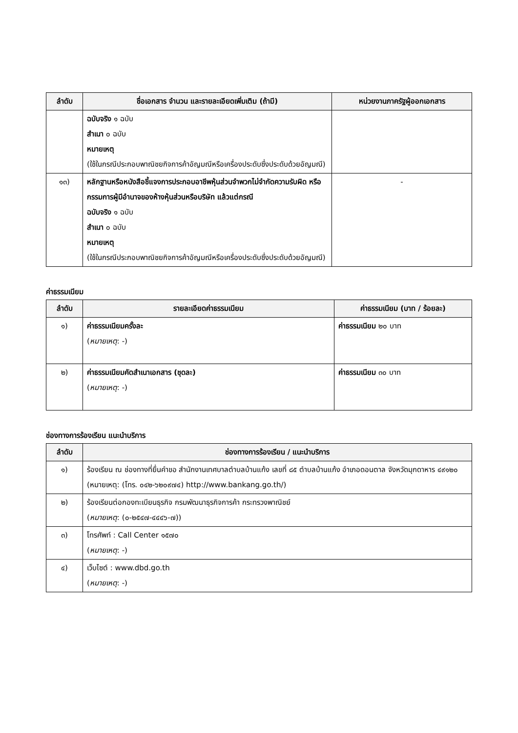| ลำดับ | ชื่อเอกสาร จำนวน และรายละเอียดเพิ่มเติม (ถ้ามี) | หน่วยงานภาครัฐผู้ออกเอกสาร |
| --- | --- | --- |
| | ฉบับจริง ๑ ฉบับ สำเนา ๐ ฉบับ หมายเหตุ (ใช้ในกรณีประกอบพาณิชยกิจการค้าอัญมณีหรือเครื่องประดับซึ่งประดับด้วยอัญมณี) | |
| ๑๓) | หลักฐานหรือหนังสือชี้แจงการประกอบอาชีพหุ้นส่วนจำพวกไม่จำกัดความรับผิด หรือกรรมการผู้มีอำนาจของห้างหุ้นส่วนหรือบริษัท แล้วแต่กรณี ฉบับจริง ๑ ฉบับ สำเนา ๐ ฉบับ หมายเหตุ (ใช้ในกรณีประกอบพาณิชยกิจการค้าอัญมณีหรือเครื่องประดับซึ่งประดับด้วยอัญมณี) | - |
ค่าธรรมเนียม
| ลำดับ | รายละเอียดค่าธรรมเนียม | ค่าธรรมเนียม (บาท / ร้อยละ) |
| --- | --- | --- |
| ๑) | ค่าธรรมเนียมครั้งละ ( หมายเหตุ : -) | ค่าธรรมเนียม ๒๐ บาท |
| ๒) | ค่าธรรมเนียมคัดสำเนาเอกสาร (ชุดละ) ( หมายเหตุ : -) | ค่าธรรมเนียม ๓๐ บาท |
ช่องทางการร้องเรียน แนะนำบริการ
| ลำดับ | ช่องทางการร้องเรียน / แนะนำบริการ |
| --- | --- |
| ๑) | ร้องเรียน ณ ช่องทางที่ยื่นคำขอ สำนักงานเทศบาลตำบลบ้านแก้ง เลขที่ ๘๕ ตำบลบ้านแก้ง อำเภอดอนตาล จังหวัดมุกดาหาร ๔๙๑๒๐ (หมายเหตุ: (โทร. ๐๔๒-๖๒๐๙๗๔) http://www.bankang.go.th/) |
| ๒) | ร้องเรียนต่อกองทะเบียนธุรกิจ กรมพัฒนาธุรกิจการค้า กระทรวงพาณิชย์ ( หมายเหตุ : (๐-๒๕๔๗-๔๔๔๖-๗)) |
| ๓) | โทรศัพท์ : Call Center ๑๕๗๐ ( หมายเหตุ : -) |
| ๔) | เว็บไซต์ : www.dbd.go.th ( หมายเหตุ : -) |